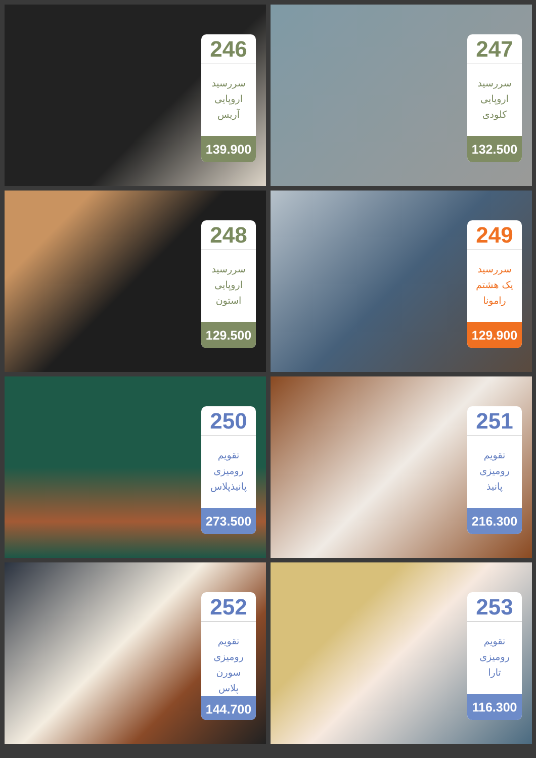246
سررسید
اروپایی
آریس
139.900
247
سررسید
اروپایی
کلودی
132.500
248
سررسید
اروپایی
استون
129.500
249
سررسید
یک هشتم
رامونا
129.900
250
تقویم
رومیزی
پانیذپلاس
273.500
251
تقویم
رومیزی
پانیذ
216.300
252
تقویم
رومیزی
سورن
پلاس
144.700
253
تقویم
رومیزی
تارا
116.300